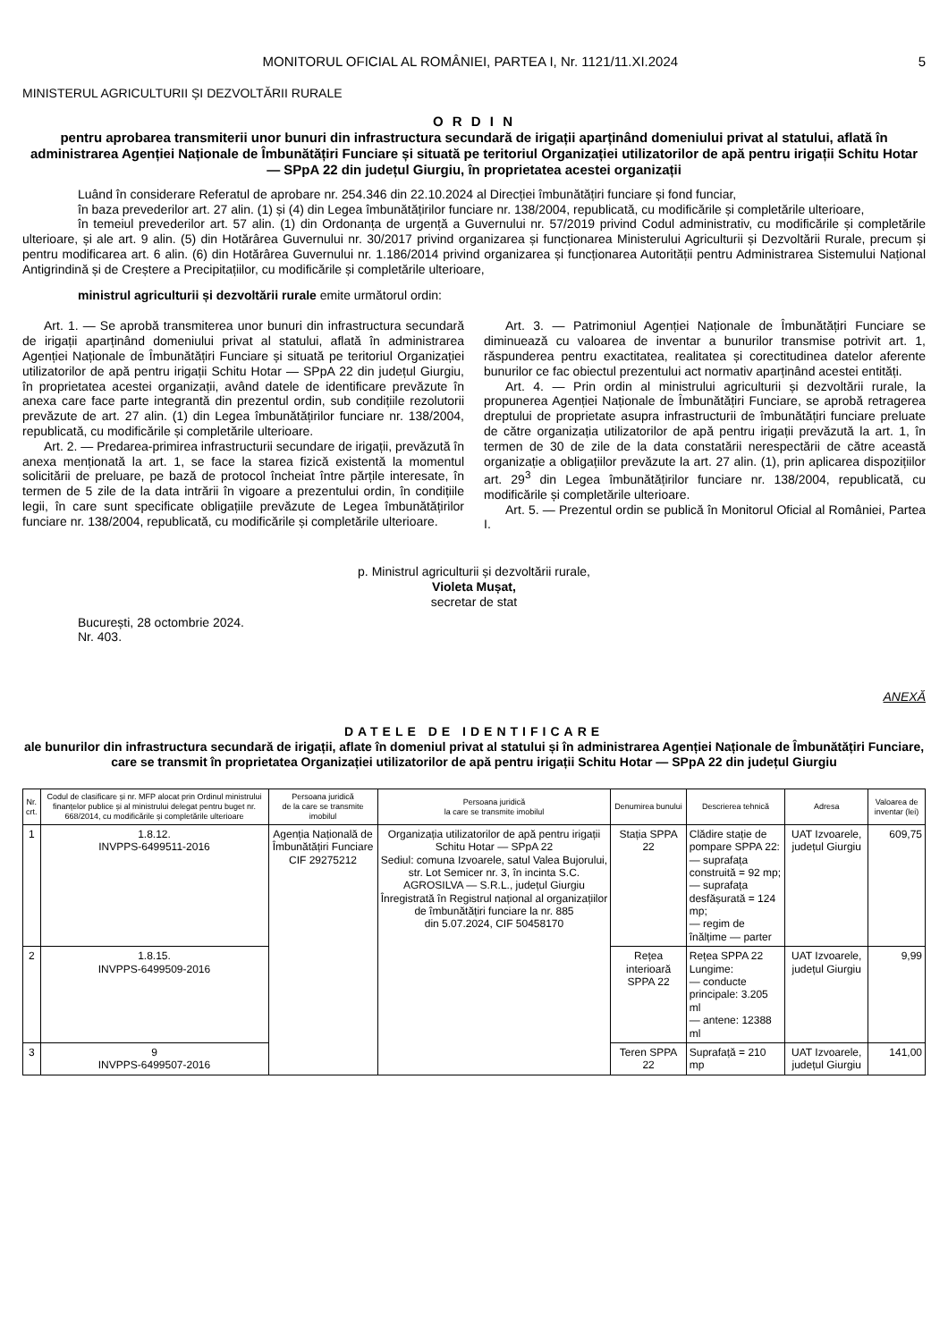MONITORUL OFICIAL AL ROMÂNIEI, PARTEA I, Nr. 1121/11.XI.2024 5
MINISTERUL AGRICULTURII ȘI DEZVOLTĂRII RURALE
O R D I N
pentru aprobarea transmiterii unor bunuri din infrastructura secundară de irigații aparținând domeniului privat al statului, aflată în administrarea Agenției Naționale de Îmbunătățiri Funciare și situată pe teritoriul Organizației utilizatorilor de apă pentru irigații Schitu Hotar — SPpA 22 din județul Giurgiu, în proprietatea acestei organizații
Luând în considerare Referatul de aprobare nr. 254.346 din 22.10.2024 al Direcției îmbunătățiri funciare și fond funciar,
în baza prevederilor art. 27 alin. (1) și (4) din Legea îmbunătățirilor funciare nr. 138/2004, republicată, cu modificările și completările ulterioare,
în temeiul prevederilor art. 57 alin. (1) din Ordonanța de urgență a Guvernului nr. 57/2019 privind Codul administrativ, cu modificările și completările ulterioare, și ale art. 9 alin. (5) din Hotărârea Guvernului nr. 30/2017 privind organizarea și funcționarea Ministerului Agriculturii și Dezvoltării Rurale, precum și pentru modificarea art. 6 alin. (6) din Hotărârea Guvernului nr. 1.186/2014 privind organizarea și funcționarea Autorității pentru Administrarea Sistemului Național Antigrindină și de Creștere a Precipitațiilor, cu modificările și completările ulterioare,
ministrul agriculturii și dezvoltării rurale emite următorul ordin:
Art. 1. — Se aprobă transmiterea unor bunuri din infrastructura secundară de irigații aparținând domeniului privat al statului, aflată în administrarea Agenției Naționale de Îmbunătățiri Funciare și situată pe teritoriul Organizației utilizatorilor de apă pentru irigații Schitu Hotar — SPpA 22 din județul Giurgiu, în proprietatea acestei organizații, având datele de identificare prevăzute în anexa care face parte integrantă din prezentul ordin, sub condițiile rezolutorii prevăzute de art. 27 alin. (1) din Legea îmbunătățirilor funciare nr. 138/2004, republicată, cu modificările și completările ulterioare.
Art. 2. — Predarea-primirea infrastructurii secundare de irigații, prevăzută în anexa menționată la art. 1, se face la starea fizică existentă la momentul solicitării de preluare, pe bază de protocol încheiat între părțile interesate, în termen de 5 zile de la data intrării în vigoare a prezentului ordin, în condițiile legii, în care sunt specificate obligațiile prevăzute de Legea îmbunătățirilor funciare nr. 138/2004, republicată, cu modificările și completările ulterioare.
Art. 3. — Patrimoniul Agenției Naționale de Îmbunătățiri Funciare se diminuează cu valoarea de inventar a bunurilor transmise potrivit art. 1, răspunderea pentru exactitatea, realitatea și corectitudinea datelor aferente bunurilor ce fac obiectul prezentului act normativ aparținând acestei entități.
Art. 4. — Prin ordin al ministrului agriculturii și dezvoltării rurale, la propunerea Agenției Naționale de Îmbunătățiri Funciare, se aprobă retragerea dreptului de proprietate asupra infrastructurii de îmbunătățiri funciare preluate de către organizația utilizatorilor de apă pentru irigații prevăzută la art. 1, în termen de 30 de zile de la data constatării nerespectării de către această organizație a obligațiilor prevăzute la art. 27 alin. (1), prin aplicarea dispozițiilor art. 29<sup>3</sup> din Legea îmbunătățirilor funciare nr. 138/2004, republicată, cu modificările și completările ulterioare.
Art. 5. — Prezentul ordin se publică în Monitorul Oficial al României, Partea I.
p. Ministrul agriculturii și dezvoltării rurale,
Violeta Mușat,
secretar de stat
București, 28 octombrie 2024.
Nr. 403.
ANEXĂ
DATELE DE IDENTIFICARE
ale bunurilor din infrastructura secundară de irigații, aflate în domeniul privat al statului și în administrarea Agenției Naționale de Îmbunătățiri Funciare, care se transmit în proprietatea Organizației utilizatorilor de apă pentru irigații Schitu Hotar — SPpA 22 din județul Giurgiu
| Nr. crt. | Codul de clasificare și nr. MFP alocat prin Ordinul ministrului finanțelor publice și al ministrului delegat pentru buget nr. 668/2014, cu modificările și completările ulterioare | Persoana juridică de la care se transmite imobilul | Persoana juridică la care se transmite imobilul | Denumirea bunului | Descrierea tehnică | Adresa | Valoarea de inventar (lei) |
| --- | --- | --- | --- | --- | --- | --- | --- |
| 1 | 1.8.12. INVPPS-6499511-2016 | Agenția Națională de Îmbunătățiri Funciare CIF 29275212 | Organizația utilizatorilor de apă pentru irigații Schitu Hotar — SPpA 22 Sediul: comuna Izvoarele, satul Valea Bujorului, str. Lot Semicer nr. 3, în incinta S.C. AGROSILVA — S.R.L., județul Giurgiu Înregistrată în Registrul național al organizațiilor de îmbunătățiri funciare la nr. 885 din 5.07.2024, CIF 50458170 | Stația SPPA 22 | Clădire stație de pompare SPPA 22: — suprafața construită = 92 mp; — suprafața desfășurată = 124 mp; — regim de înălțime — parter | UAT Izvoarele, județul Giurgiu | 609,75 |
| 2 | 1.8.15. INVPPS-6499509-2016 | | | Rețea interioară SPPA 22 | Rețea SPPA 22 Lungime: — conducte principale: 3.205 ml — antene: 12388 ml | UAT Izvoarele, județul Giurgiu | 9,99 |
| 3 | 9 INVPPS-6499507-2016 | | | Teren SPPA 22 | Suprafață = 210 mp | UAT Izvoarele, județul Giurgiu | 141,00 |